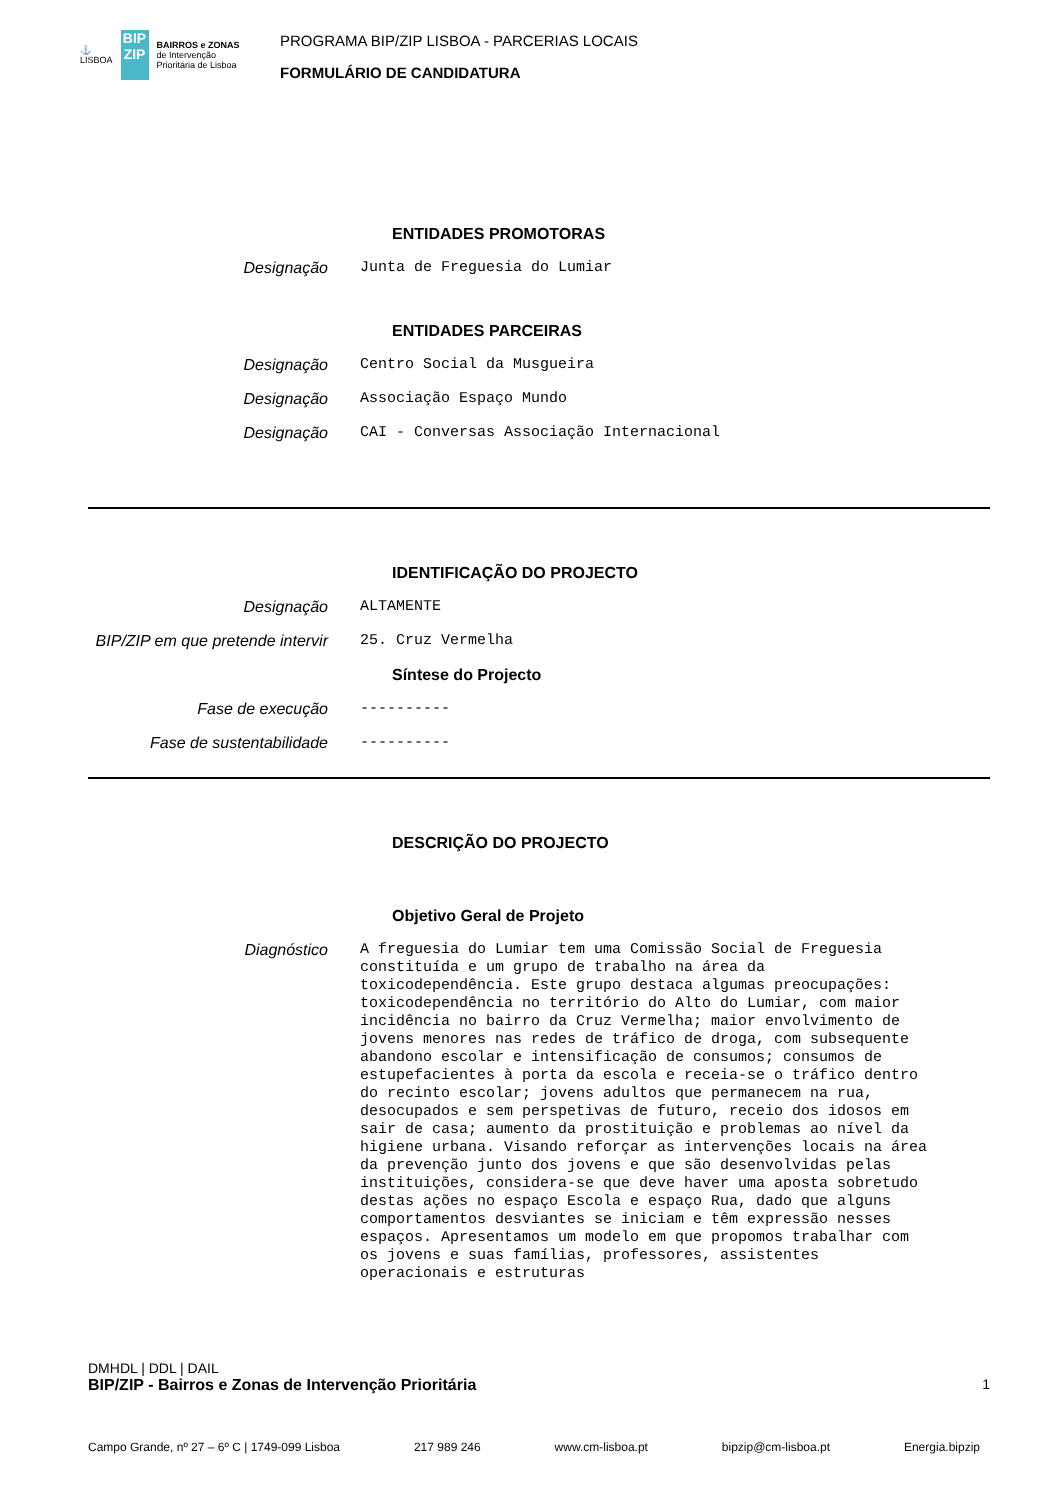⚓
LISBOA
BIP ZIP
BAIRROS e ZONAS
de Intervenção
Prioritária de Lisboa
PROGRAMA BIP/ZIP LISBOA - PARCERIAS LOCAIS
FORMULÁRIO DE CANDIDATURA
ENTIDADES PROMOTORAS
Designação
Junta de Freguesia do Lumiar
ENTIDADES PARCEIRAS
Designação
Centro Social da Musgueira
Designação
Associação Espaço Mundo
Designação
CAI - Conversas Associação Internacional
IDENTIFICAÇÃO DO PROJECTO
Designação
ALTAMENTE
BIP/ZIP em que pretende intervir
25. Cruz Vermelha
Síntese do Projecto
Fase de execução
----------
Fase de sustentabilidade
----------
DESCRIÇÃO DO PROJECTO
Objetivo Geral de Projeto
Diagnóstico
A freguesia do Lumiar tem uma Comissão Social de Freguesia constituída e um grupo de trabalho na área da toxicodependência. Este grupo destaca algumas preocupações: toxicodependência no território do Alto do Lumiar, com maior incidência no bairro da Cruz Vermelha; maior envolvimento de jovens menores nas redes de tráfico de droga, com subsequente abandono escolar e intensificação de consumos; consumos de estupefacientes à porta da escola e receia-se o tráfico dentro do recinto escolar; jovens adultos que permanecem na rua, desocupados e sem perspetivas de futuro, receio dos idosos em sair de casa; aumento da prostituição e problemas ao nível da higiene urbana. Visando reforçar as intervenções locais na área da prevenção junto dos jovens e que são desenvolvidas pelas instituições, considera-se que deve haver uma aposta sobretudo destas ações no espaço Escola e espaço Rua, dado que alguns comportamentos desviantes se iniciam e têm expressão nesses espaços. Apresentamos um modelo em que propomos trabalhar com os jovens e suas famílias, professores, assistentes operacionais e estruturas
DMHDL | DDL | DAIL
BIP/ZIP - Bairros e Zonas de Intervenção Prioritária 1
Campo Grande, nº 27 – 6º C | 1749-099 Lisboa 217 989 246 www.cm-lisboa.pt bipzip@cm-lisboa.pt Energia.bipzip